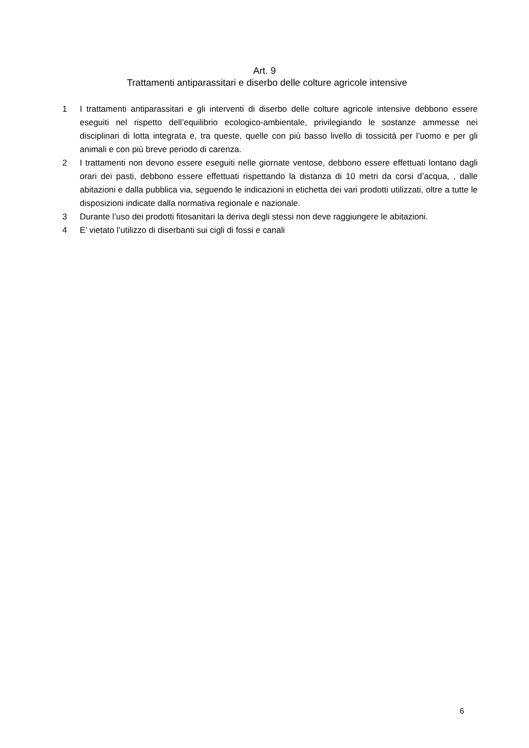Art. 9
Trattamenti antiparassitari e diserbo delle colture agricole intensive
1 I trattamenti antiparassitari e gli interventi di diserbo delle colture agricole intensive debbono essere eseguiti nel rispetto dell’equilibrio ecologico-ambientale, privilegiando le sostanze ammesse nei disciplinari di lotta integrata e, tra queste, quelle con più basso livello di tossicità per l’uomo e per gli animali e con più breve periodo di carenza.
2 I trattamenti non devono essere eseguiti nelle giornate ventose, debbono essere effettuati lontano dagli orari dei pasti, debbono essere effettuati rispettando la distanza di 10 metri da corsi d’acqua, , dalle abitazioni e dalla pubblica via, seguendo le indicazioni in etichetta dei vari prodotti utilizzati, oltre a tutte le disposizioni indicate dalla normativa regionale e nazionale.
3 Durante l’uso dei prodotti fitosanitari la deriva degli stessi non deve raggiungere le abitazioni.
4 E’ vietato l’utilizzo di diserbanti sui cigli di fossi e canali
6